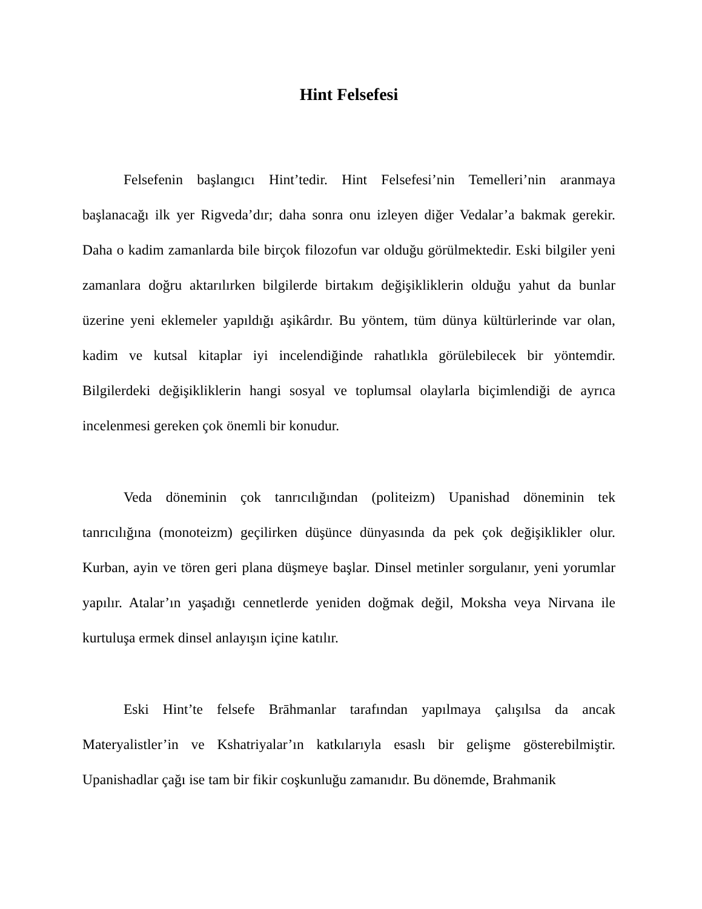Hint Felsefesi
Felsefenin başlangıcı Hint’tedir. Hint Felsefesi’nin Temelleri’nin aranmaya başlanacağı ilk yer Rigveda’dır; daha sonra onu izleyen diğer Vedalar’a bakmak gerekir. Daha o kadim zamanlarda bile birçok filozofun var olduğu görülmektedir. Eski bilgiler yeni zamanlara doğru aktarılırken bilgilerde birtakım değişikliklerin olduğu yahut da bunlar üzerine yeni eklemeler yapıldığı aşikârdır. Bu yöntem, tüm dünya kültürlerinde var olan, kadim ve kutsal kitaplar iyi incelendiğinde rahatlıkla görülebilecek bir yöntemdir. Bilgilerdeki değişikliklerin hangi sosyal ve toplumsal olaylarla biçimlendiği de ayrıca incelenmesi gereken çok önemli bir konudur.
Veda döneminin çok tanrıcılığından (politeizm) Upanishad döneminin tek tanrıcılığına (monoteizm) geçilirken düşünce dünyasında da pek çok değişiklikler olur. Kurban, ayin ve tören geri plana düşmeye başlar. Dinsel metinler sorgulanır, yeni yorumlar yapılır. Atalar’ın yaşadığı cennetlerde yeniden doğmak değil, Moksha veya Nirvana ile kurtuluşa ermek dinsel anlayışın içine katılır.
Eski Hint’te felsefe Brāhmanlar tarafından yapılmaya çalışılsa da ancak Materyalistler’in ve Kshatriyalar’ın katkılarıyla esaslı bir gelişme gösterebilmiştir. Upanishadlar çağı ise tam bir fikir coşkunluğu zamanıdır. Bu dönemde, Brahmanik